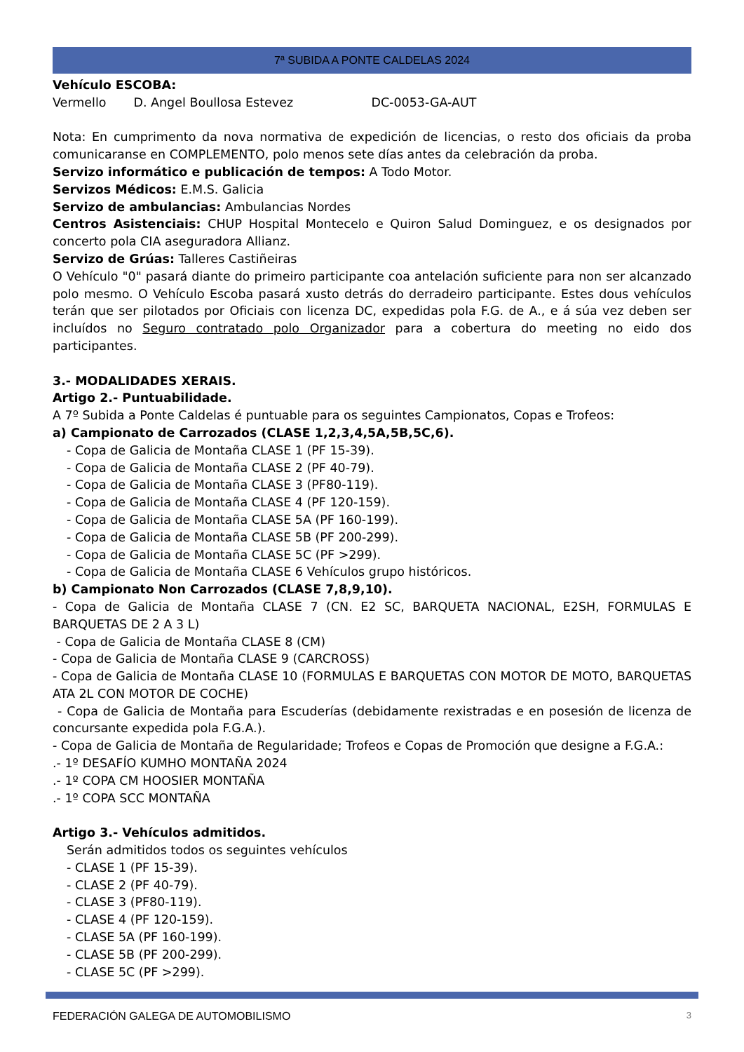7ª SUBIDA A PONTE CALDELAS 2024
Vehículo ESCOBA:
Vermello D. Angel Boullosa Estevez DC-0053-GA-AUT
Nota: En cumprimento da nova normativa de expedición de licencias, o resto dos oficiais da proba comunicaranse en COMPLEMENTO, polo menos sete días antes da celebración da proba.
Servizo informático e publicación de tempos: A Todo Motor.
Servizos Médicos: E.M.S. Galicia
Servizo de ambulancias: Ambulancias Nordes
Centros Asistenciais: CHUP Hospital Montecelo e Quiron Salud Dominguez, e os designados por concerto pola CIA aseguradora Allianz.
Servizo de Grúas: Talleres Castiñeiras
O Vehículo "0" pasará diante do primeiro participante coa antelación suficiente para non ser alcanzado polo mesmo. O Vehículo Escoba pasará xusto detrás do derradeiro participante. Estes dous vehículos terán que ser pilotados por Oficiais con licenza DC, expedidas pola F.G. de A., e á súa vez deben ser incluídos no Seguro contratado polo Organizador para a cobertura do meeting no eido dos participantes.
3.- MODALIDADES XERAIS.
Artigo 2.- Puntuabilidade.
A 7º Subida a Ponte Caldelas é puntuable para os seguintes Campionatos, Copas e Trofeos:
a) Campionato de Carrozados (CLASE 1,2,3,4,5A,5B,5C,6).
- Copa de Galicia de Montaña CLASE 1 (PF 15-39).
- Copa de Galicia de Montaña CLASE 2 (PF 40-79).
- Copa de Galicia de Montaña CLASE 3 (PF80-119).
- Copa de Galicia de Montaña CLASE 4 (PF 120-159).
- Copa de Galicia de Montaña CLASE 5A (PF 160-199).
- Copa de Galicia de Montaña CLASE 5B (PF 200-299).
- Copa de Galicia de Montaña CLASE 5C (PF >299).
- Copa de Galicia de Montaña CLASE 6 Vehículos grupo históricos.
b) Campionato Non Carrozados (CLASE 7,8,9,10).
- Copa de Galicia de Montaña CLASE 7 (CN. E2 SC, BARQUETA NACIONAL, E2SH, FORMULAS E BARQUETAS DE 2 A 3 L)
- Copa de Galicia de Montaña CLASE 8 (CM)
- Copa de Galicia de Montaña CLASE 9 (CARCROSS)
- Copa de Galicia de Montaña CLASE 10 (FORMULAS E BARQUETAS CON MOTOR DE MOTO, BARQUETAS ATA 2L CON MOTOR DE COCHE)
- Copa de Galicia de Montaña para Escuderías (debidamente rexistradas e en posesión de licenza de concursante expedida pola F.G.A.).
- Copa de Galicia de Montaña de Regularidade; Trofeos e Copas de Promoción que designe a F.G.A.:
.- 1º DESAFÍO KUMHO MONTAÑA 2024
.- 1º COPA CM HOOSIER MONTAÑA
.- 1º COPA SCC MONTAÑA
Artigo 3.- Vehículos admitidos.
Serán admitidos todos os seguintes vehículos
- CLASE 1 (PF 15-39).
- CLASE 2 (PF 40-79).
- CLASE 3 (PF80-119).
- CLASE 4 (PF 120-159).
- CLASE 5A (PF 160-199).
- CLASE 5B (PF 200-299).
- CLASE 5C (PF >299).
FEDERACIÓN GALEGA DE AUTOMOBILISMO 3